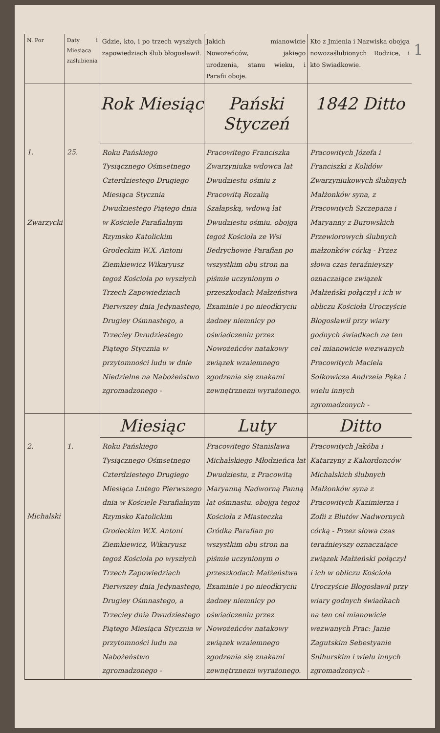| N. Por | Daty i Miesiąca zaślubienia | Gdzie, kto, i po trzech wyszłych zapowiedziach ślub błogosławił. | Jakich mianowicie Nowożeńców, jakiego urodzenia, stanu wieku, i Parafii oboje. | Kto z Jmienia i Nazwiska obojga nowozaślubionych Rodzice, i kto Swiadkowie. | 1 |
| | | Rok Miesiąc | Pański Styczeń | 1842 Ditto | |
| 1. Zwarzycki | 25. | Roku Pańskiego Tysiącznego Ośmsetnego Czterdziestego Drugiego Miesiąca Stycznia Dwudziestego Piątego dnia w Kościele Parafialnym Rzymsko Katolickim Grodeckim W.X. Antoni Ziemkiewicz Wikaryusz tegoż Kościoła po wyszłych Trzech Zapowiedziach Pierwszey dnia Jedynastego, Drugiey Ośmnastego, a Trzeciey Dwudziestego Piątego Stycznia w przytomności ludu w dnie Niedzielne na Nabożeństwo zgromadzonego - | Pracowitego Franciszka Zwarzyniuka wdowca lat Dwudziestu ośmiu z Pracowitą Rozalią Szałapską, wdową lat Dwudziestu ośmiu. obojga tegoż Kościoła ze Wsi Bedrychowie Parafian po wszystkim obu stron na piśmie uczynionym o przeszkodach Małżeństwa Examinie i po nieodkryciu żadney niemnicy po oświadczeniu przez Nowożeńców natakowy związek wzaiemnego zgodzenia się znakami zewnętrznemi wyrażonego. | Pracowitych Józefa i Franciszki z Kolidów Zwarzyniukowych ślubnych Małżonków syna, z Pracowitych Szczepana i Maryanny z Burowskich Przewiorowych ślubnych małżonków córką - Przez słowa czas teraźnieyszy oznaczaiące związek Małżeński połączył i ich w obliczu Kościoła Uroczyście Błogosławił przy wiary godnych świadkach na ten cel mianowicie wezwanych Pracowitych Maciela Sołkowicza Andrzeia Pęka i wielu innych zgromadzonych - | |
| | | Miesiąc | Luty | Ditto | |
| 2. Michalski | 1. | Roku Pańskiego Tysiącznego Ośmsetnego Czterdziestego Drugiego Miesiąca Lutego Pierwszego dnia w Kościele Parafialnym Rzymsko Katolickim Grodeckim W.X. Antoni Ziemkiewicz, Wikaryusz tegoż Kościoła po wyszłych Trzech Zapowiedziach Pierwszey dnia Jedynastego, Drugiey Ośmnastego, a Trzeciey dnia Dwudziestego Piątego Miesiąca Stycznia w przytomności ludu na Nabożeństwo zgromadzonego - | Pracowitego Stanisława Michalskiego Młodzieńca lat Dwudziestu, z Pracowitą Maryanną Nadworną Panną lat ośmnastu. obojga tegoż Kościoła z Miasteczka Gródka Parafian po wszystkim obu stron na piśmie uczynionym o przeszkodach Małżeństwa Examinie i po nieodkryciu żadney niemnicy po oświadczeniu przez Nowożeńców natakowy związek wzaiemnego zgodzenia się znakami zewnętrznemi wyrażonego. | Pracowitych Jakóba i Katarzyny z Kakordonców Michalskich ślubnych Małżonków syna z Pracowitych Kazimierza i Zofii z Blutów Nadwornych córką - Przez słowa czas teraźnieyszy oznaczaiące związek Małżeński połączył i ich w obliczu Kościoła Uroczyście Błogosławił przy wiary godnych świadkach na ten cel mianowicie wezwanych Prac: Janie Zagutskim Sebestyanie Snihurskim i wielu innych zgromadzonych - | |